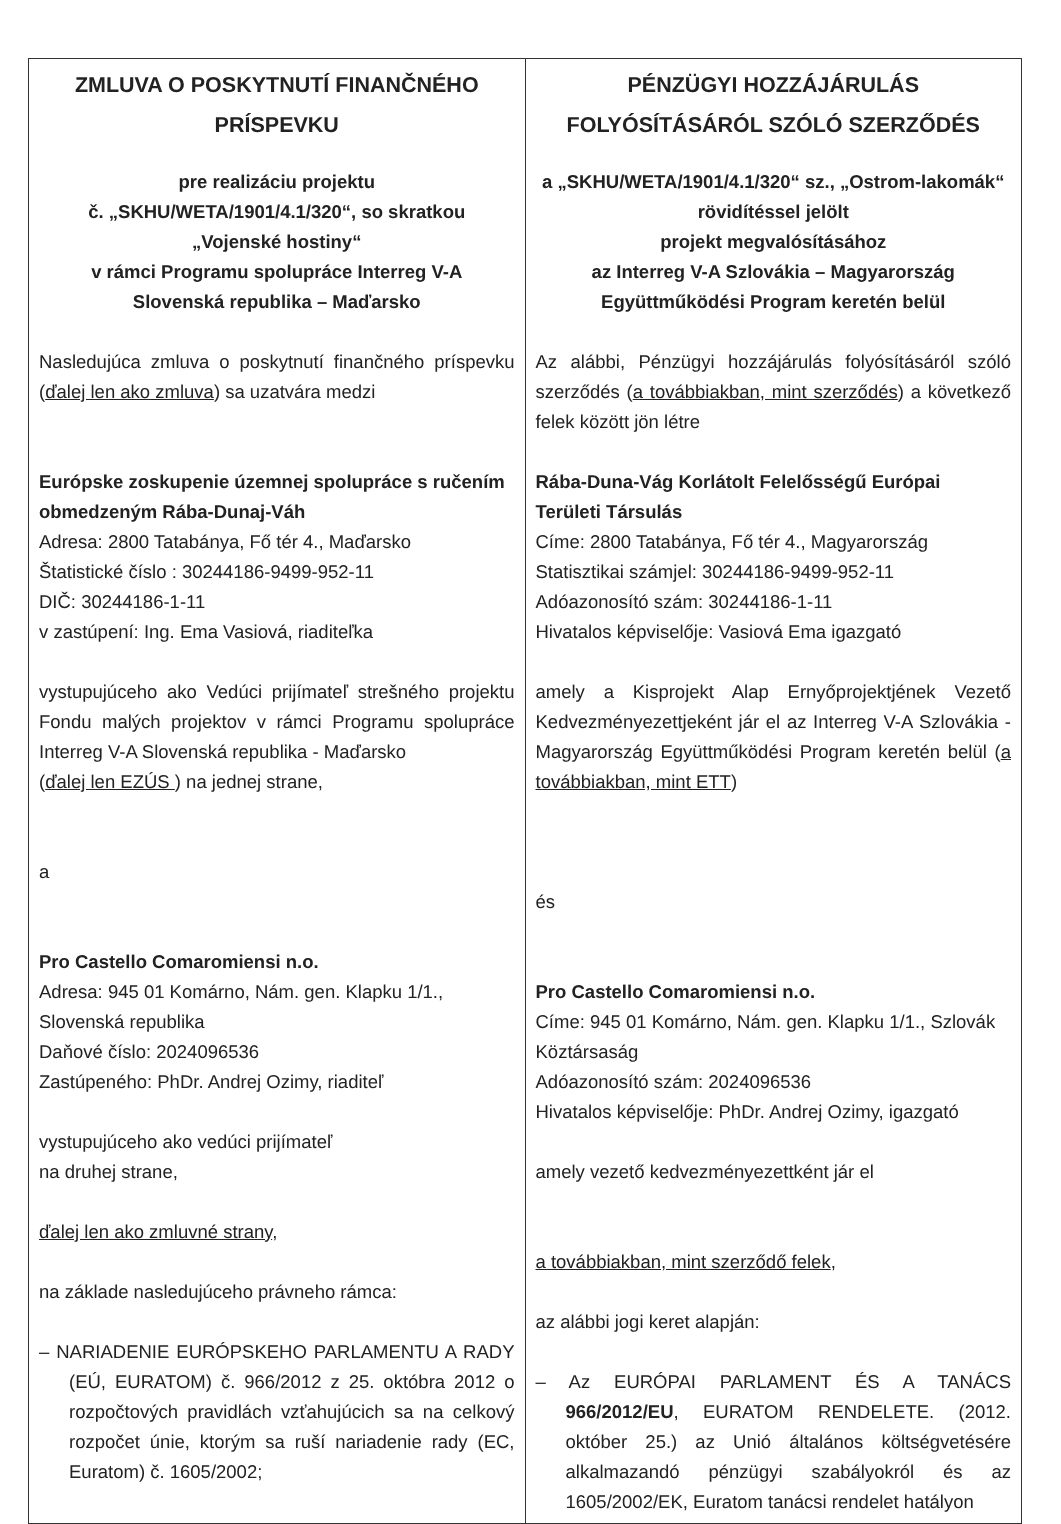| ZMLUVA O POSKYTNUTÍ FINANČNÉHO PRÍSPEVKU pre realizáciu projektu č. „SKHU/WETA/1901/4.1/320“, so skratkou „Vojenské hostiny“ v rámci Programu spolupráce Interreg V-A Slovenská republika – Maďarsko Nasledujúca zmluva o poskytnutí finančného príspevku ( ďalej len ako zmluva ) sa uzatvára medzi Európske zoskupenie územnej spolupráce s ručením obmedzeným Rába-Dunaj-Váh Adresa: 2800 Tatabánya, Fő tér 4., Maďarsko Štatistické číslo : 30244186-9499-952-11 DIČ: 30244186-1-11 v zastúpení: Ing. Ema Vasiová, riaditeľka vystupujúceho ako Vedúci prijímateľ strešného projektu Fondu malých projektov v rámci Programu spolupráce Interreg V-A Slovenská republika - Maďarsko ( ďalej len EZÚS ) na jednej strane, a Pro Castello Comaromiensi n.o. Adresa: 945 01 Komárno, Nám. gen. Klapku 1/1., Slovenská republika Daňové číslo: 2024096536 Zastúpeného: PhDr. Andrej Ozimy, riaditeľ vystupujúceho ako vedúci prijímateľ na druhej strane, ďalej len ako zmluvné strany , na základe nasledujúceho právneho rámca: – NARIADENIE EURÓPSKEHO PARLAMENTU A RADY (EÚ, EURATOM) č. 966/2012 z 25. októbra 2012 o rozpočtových pravidlách vzťahujúcich sa na celkový rozpočet únie, ktorým sa ruší nariadenie rady (EC, Euratom) č. 1605/2002; | PÉNZÜGYI HOZZÁJÁRULÁS FOLYÓSÍTÁSÁRÓL SZÓLÓ SZERZŐDÉS a „SKHU/WETA/1901/4.1/320“ sz., „Ostrom-lakomák“ rövidítéssel jelölt projekt megvalósításához az Interreg V-A Szlovákia – Magyarország Együttműködési Program keretén belül Az alábbi, Pénzügyi hozzájárulás folyósításáról szóló szerződés ( a továbbiakban, mint szerződés ) a következő felek között jön létre Rába-Duna-Vág Korlátolt Felelősségű Európai Területi Társulás Címe: 2800 Tatabánya, Fő tér 4., Magyarország Statisztikai számjel: 30244186-9499-952-11 Adóazonosító szám: 30244186-1-11 Hivatalos képviselője: Vasiová Ema igazgató amely a Kisprojekt Alap Ernyőprojektjének Vezető Kedvezményezettjeként jár el az Interreg V-A Szlovákia - Magyarország Együttműködési Program keretén belül ( a továbbiakban, mint ETT ) és Pro Castello Comaromiensi n.o. Címe: 945 01 Komárno, Nám. gen. Klapku 1/1., Szlovák Köztársaság Adóazonosító szám: 2024096536 Hivatalos képviselője: PhDr. Andrej Ozimy, igazgató amely vezető kedvezményezettként jár el a továbbiakban, mint szerződő felek , az alábbi jogi keret alapján: – Az EURÓPAI PARLAMENT ÉS A TANÁCS 966/2012/EU , EURATOM RENDELETE. (2012. október 25.) az Unió általános költségvetésére alkalmazandó pénzügyi szabályokról és az 1605/2002/EK, Euratom tanácsi rendelet hatályon |